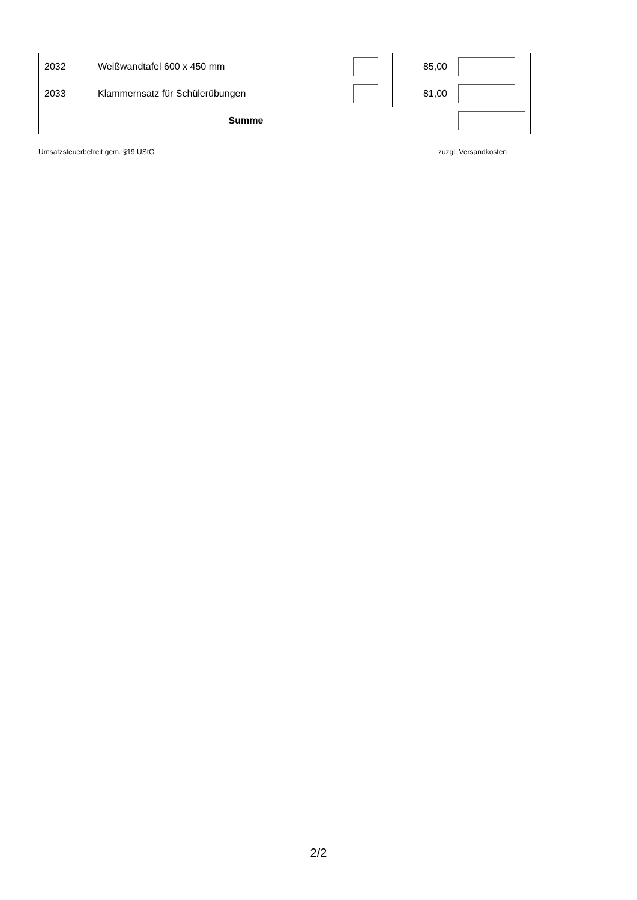| 2032 | Weißwandtafel 600 x 450 mm | | 85,00 | |
| 2033 | Klammernsatz für Schülerübungen | | 81,00 | |
| Summe | | | | |
Umsatzsteuerbefreit gem. §19 UStG zuzgl. Versandkosten
2/2